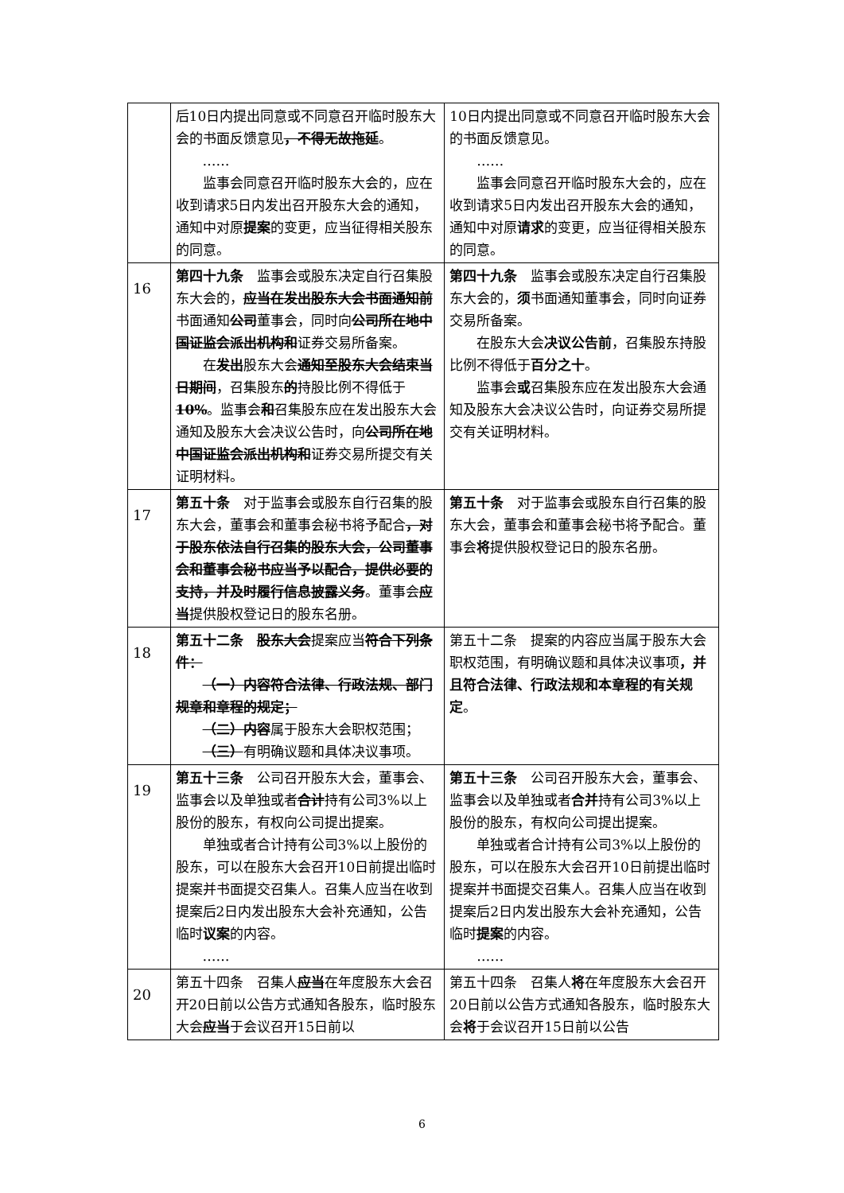| | 后10日内提出同意或不同意召开临时股东大会的书面反馈意见 ，不得无故拖延 。 …… 监事会同意召开临时股东大会的，应在收到请求5日内发出召开股东大会的通知，通知中对原 提案 的变更，应当征得相关股东的同意。 | 10日内提出同意或不同意召开临时股东大会的书面反馈意见。 …… 监事会同意召开临时股东大会的，应在收到请求5日内发出召开股东大会的通知，通知中对原 请求 的变更，应当征得相关股东的同意。 |
| 16 | 第四十九条 监事会或股东决定自行召集股东大会的， 应当在发出股东大会书面通知前 书面通知 公司 董事会，同时向 公司所在地中国证监会派出机构和 证券交易所备案。 在 发出 股东大会 通知至股东大会结束当日期间 ，召集股东 的 持股比例不得低于 10% 。监事会 和 召集股东应在发出股东大会通知及股东大会决议公告时，向 公司所在地中国证监会派出机构和 证券交易所提交有关证明材料。 | 第四十九条 监事会或股东决定自行召集股东大会的， 须 书面通知董事会，同时向证券交易所备案。 在股东大会 决议公告前 ，召集股东持股比例不得低于 百分之十 。 监事会 或 召集股东应在发出股东大会通知及股东大会决议公告时，向证券交易所提交有关证明材料。 |
| 17 | 第五十条 对于监事会或股东自行召集的股东大会，董事会和董事会秘书将予配合 ，对于股东依法自行召集的股东大会，公司董事会和董事会秘书应当予以配合，提供必要的支持，并及时履行信息披露义务 。董事会 应当 提供股权登记日的股东名册。 | 第五十条 对于监事会或股东自行召集的股东大会，董事会和董事会秘书将予配合。董事会 将 提供股权登记日的股东名册。 |
| 18 | 第五十二条 股东大会 提案应当 符合下列条件： （一）内容符合法律、行政法规、部门规章和章程的规定； （二）内容 属于股东大会职权范围； （三） 有明确议题和具体决议事项。 | 第五十二条 提案的内容应当属于股东大会职权范围，有明确议题和具体决议事项 ，并且符合法律、行政法规和本章程的有关规定 。 |
| 19 | 第五十三条 公司召开股东大会，董事会、监事会以及单独或者 合计 持有公司3%以上股份的股东，有权向公司提出提案。 单独或者合计持有公司3%以上股份的股东，可以在股东大会召开10日前提出临时提案并书面提交召集人。召集人应当在收到提案后2日内发出股东大会补充通知，公告临时 议案 的内容。 …… | 第五十三条 公司召开股东大会，董事会、监事会以及单独或者 合并 持有公司3%以上股份的股东，有权向公司提出提案。 单独或者合计持有公司3%以上股份的股东，可以在股东大会召开10日前提出临时提案并书面提交召集人。召集人应当在收到提案后2日内发出股东大会补充通知，公告临时 提案 的内容。 …… |
| 20 | 第五十四条 召集人 应当 在年度股东大会召开20日前以公告方式通知各股东，临时股东大会 应当 于会议召开15日前以 | 第五十四条 召集人 将 在年度股东大会召开20日前以公告方式通知各股东，临时股东大会 将 于会议召开15日前以公告 |
6